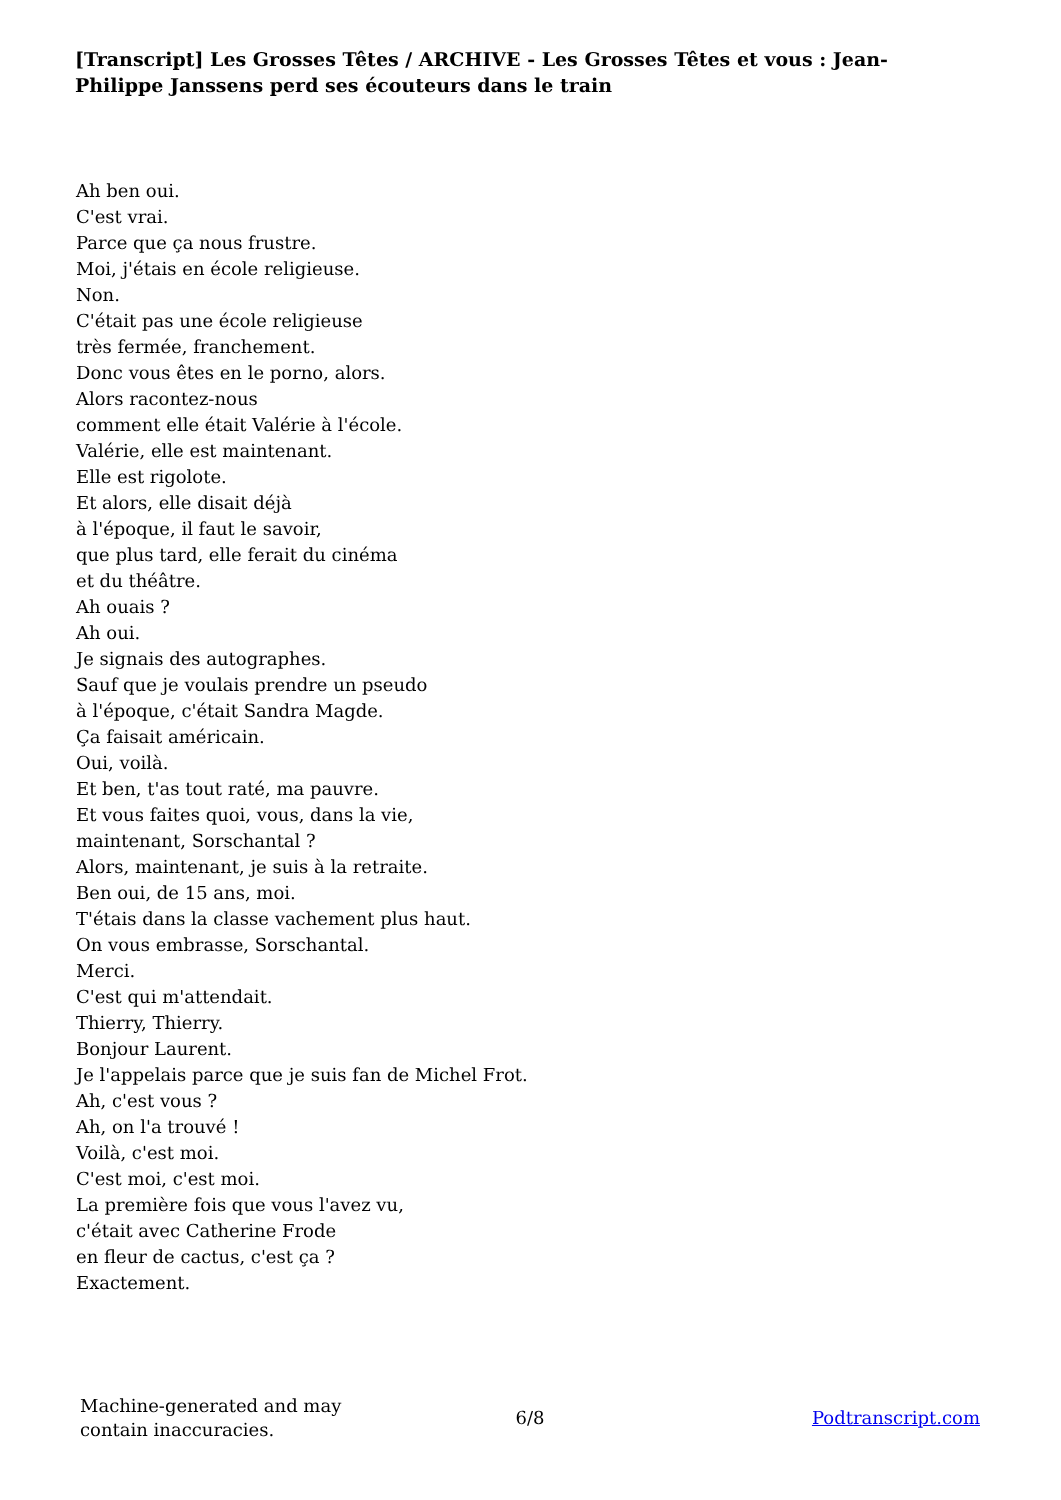[Transcript] Les Grosses Têtes / ARCHIVE - Les Grosses Têtes et vous : Jean-Philippe Janssens perd ses écouteurs dans le train
Ah ben oui.
C'est vrai.
Parce que ça nous frustre.
Moi, j'étais en école religieuse.
Non.
C'était pas une école religieuse
très fermée, franchement.
Donc vous êtes en le porno, alors.
Alors racontez-nous
comment elle était Valérie à l'école.
Valérie, elle est maintenant.
Elle est rigolote.
Et alors, elle disait déjà
à l'époque, il faut le savoir,
que plus tard, elle ferait du cinéma
et du théâtre.
Ah ouais ?
Ah oui.
Je signais des autographes.
Sauf que je voulais prendre un pseudo
à l'époque, c'était Sandra Magde.
Ça faisait américain.
Oui, voilà.
Et ben, t'as tout raté, ma pauvre.
Et vous faites quoi, vous, dans la vie,
maintenant, Sorschantal ?
Alors, maintenant, je suis à la retraite.
Ben oui, de 15 ans, moi.
T'étais dans la classe vachement plus haut.
On vous embrasse, Sorschantal.
Merci.
C'est qui m'attendait.
Thierry, Thierry.
Bonjour Laurent.
Je l'appelais parce que je suis fan de Michel Frot.
Ah, c'est vous ?
Ah, on l'a trouvé !
Voilà, c'est moi.
C'est moi, c'est moi.
La première fois que vous l'avez vu,
c'était avec Catherine Frode
en fleur de cactus, c'est ça ?
Exactement.
Machine-generated and may
contain inaccuracies.
6/8 Podtranscript.com